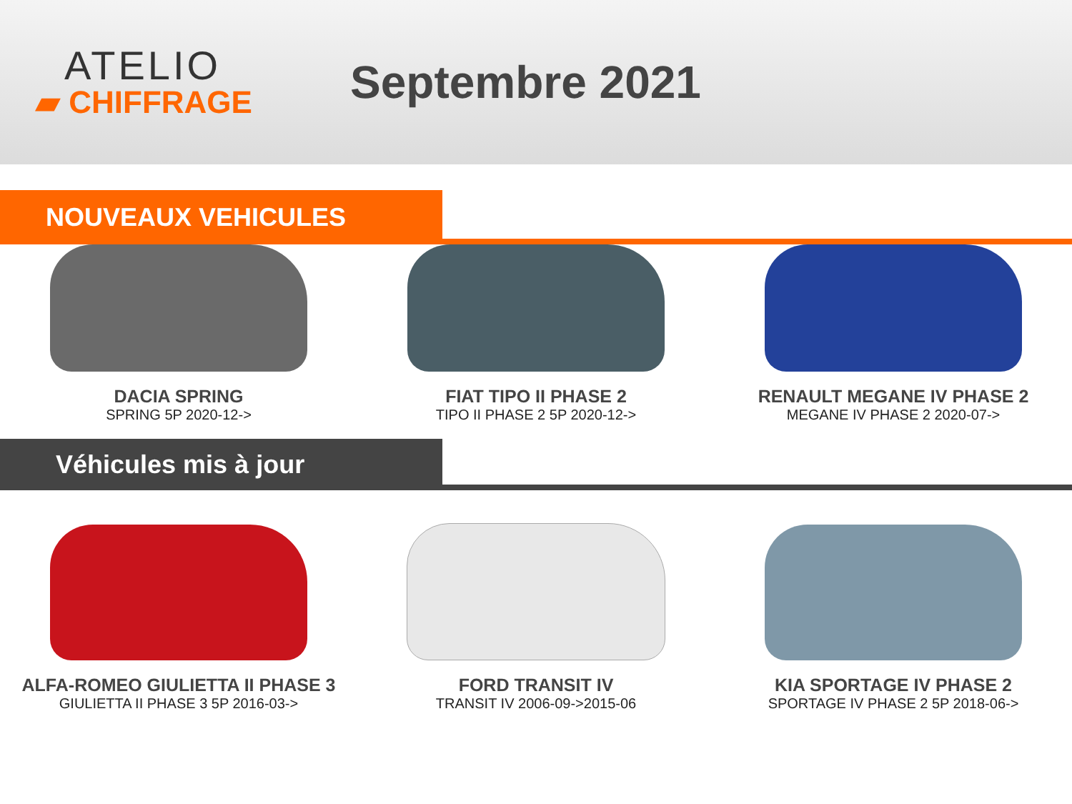ATELIO
▰ CHIFFRAGE
Septembre 2021
NOUVEAUX VEHICULES
DACIA SPRING
SPRING 5P 2020-12->
FIAT TIPO II PHASE 2
TIPO II PHASE 2 5P 2020-12->
RENAULT MEGANE IV PHASE 2
MEGANE IV PHASE 2 2020-07->
Véhicules mis à jour
ALFA-ROMEO GIULIETTA II PHASE 3
GIULIETTA II PHASE 3 5P 2016-03->
FORD TRANSIT IV
TRANSIT IV 2006-09->2015-06
KIA SPORTAGE IV PHASE 2
SPORTAGE IV PHASE 2 5P 2018-06->